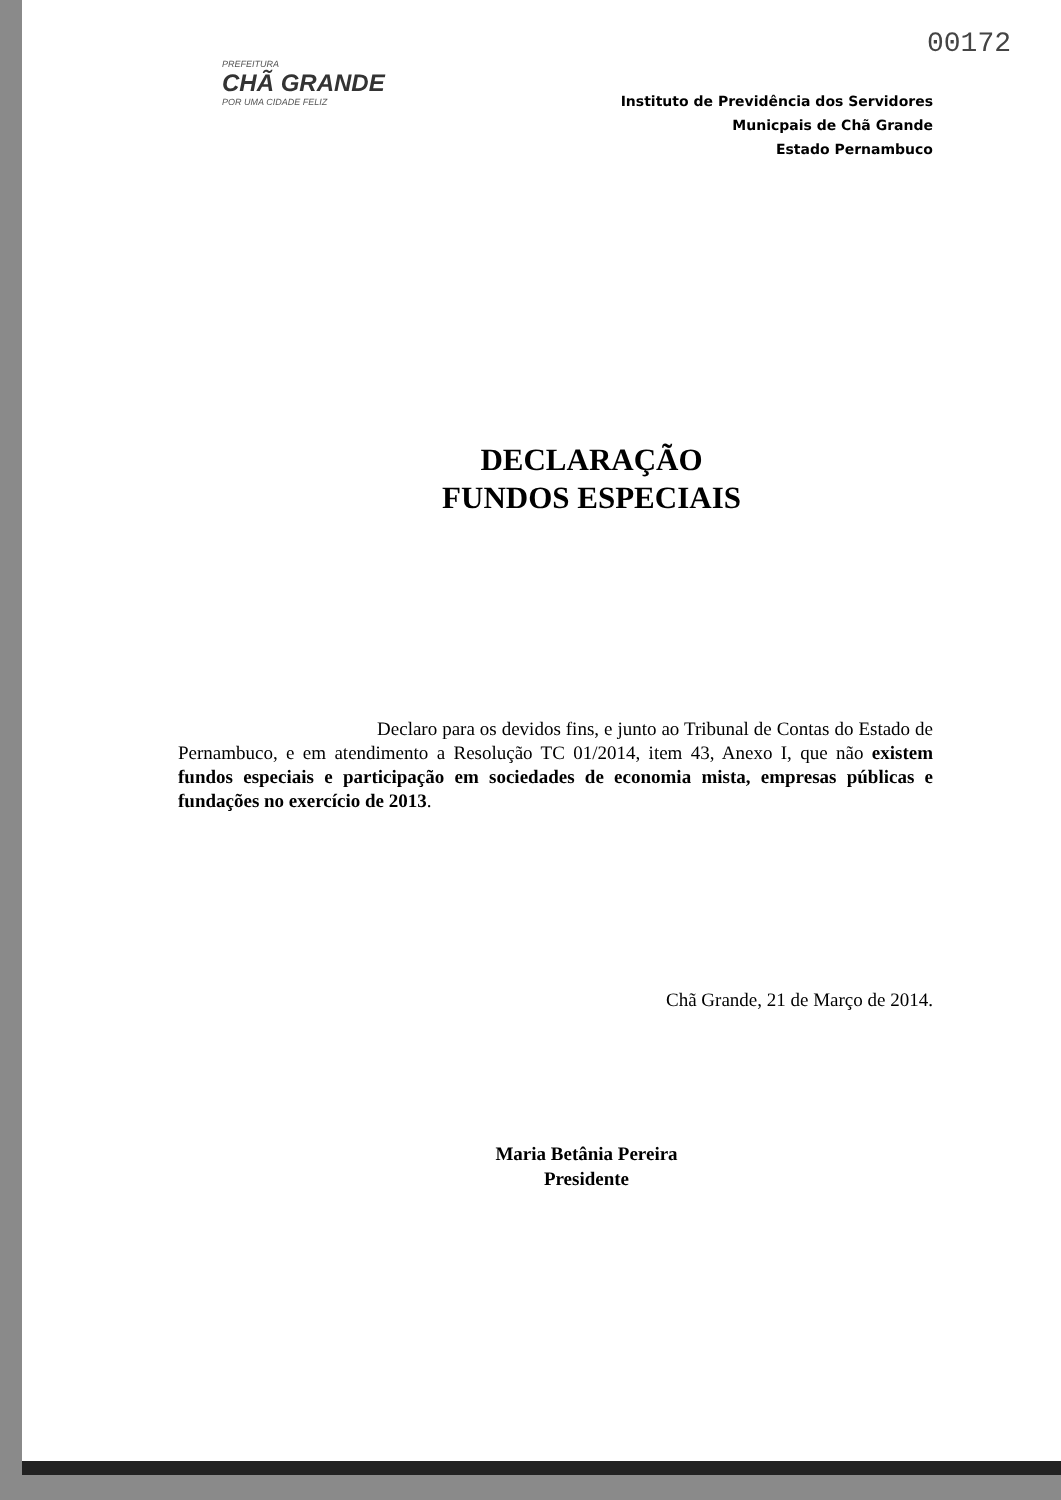00172
PREFEITURA
CHÃ GRANDE
POR UMA CIDADE FELIZ
Instituto de Previdência dos Servidores
Municpais de Chã Grande
Estado Pernambuco
DECLARAÇÃO
FUNDOS ESPECIAIS
Declaro para os devidos fins, e junto ao Tribunal de Contas do Estado de Pernambuco, e em atendimento a Resolução TC 01/2014, item 43, Anexo I, que não existem fundos especiais e participação em sociedades de economia mista, empresas públicas e fundações no exercício de 2013.
Chã Grande, 21 de Março de 2014.
Maria Betânia Pereira
Presidente